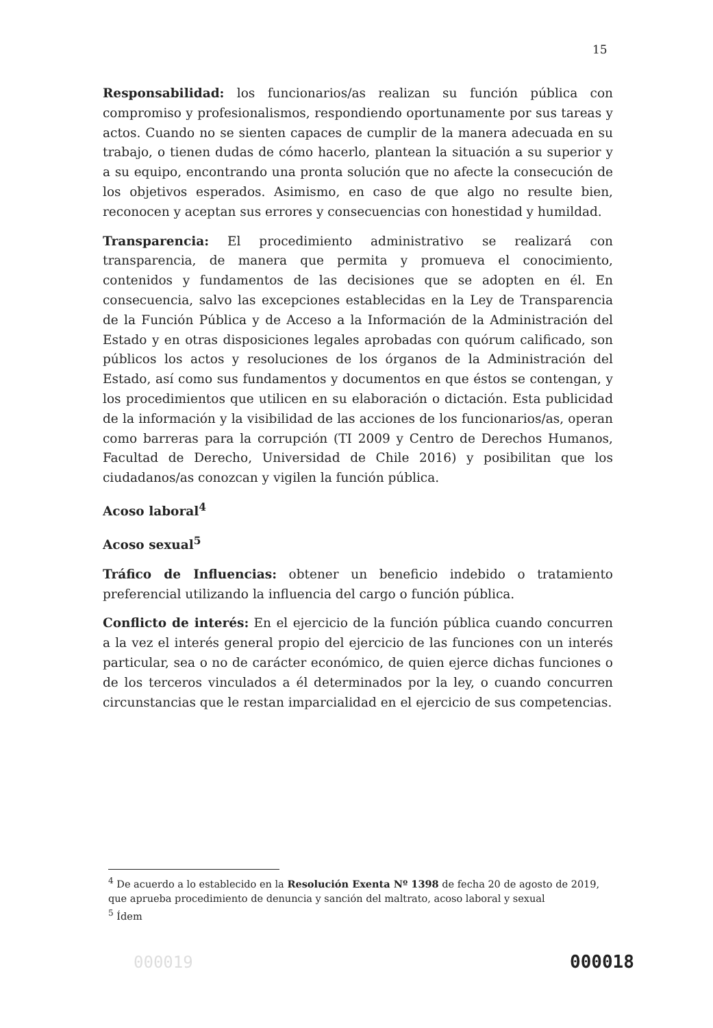15
Responsabilidad: los funcionarios/as realizan su función pública con compromiso y profesionalismos, respondiendo oportunamente por sus tareas y actos. Cuando no se sienten capaces de cumplir de la manera adecuada en su trabajo, o tienen dudas de cómo hacerlo, plantean la situación a su superior y a su equipo, encontrando una pronta solución que no afecte la consecución de los objetivos esperados. Asimismo, en caso de que algo no resulte bien, reconocen y aceptan sus errores y consecuencias con honestidad y humildad.
Transparencia: El procedimiento administrativo se realizará con transparencia, de manera que permita y promueva el conocimiento, contenidos y fundamentos de las decisiones que se adopten en él. En consecuencia, salvo las excepciones establecidas en la Ley de Transparencia de la Función Pública y de Acceso a la Información de la Administración del Estado y en otras disposiciones legales aprobadas con quórum calificado, son públicos los actos y resoluciones de los órganos de la Administración del Estado, así como sus fundamentos y documentos en que éstos se contengan, y los procedimientos que utilicen en su elaboración o dictación. Esta publicidad de la información y la visibilidad de las acciones de los funcionarios/as, operan como barreras para la corrupción (TI 2009 y Centro de Derechos Humanos, Facultad de Derecho, Universidad de Chile 2016) y posibilitan que los ciudadanos/as conozcan y vigilen la función pública.
Acoso laboral<sup>4</sup>
Acoso sexual<sup>5</sup>
Tráfico de Influencias: obtener un beneficio indebido o tratamiento preferencial utilizando la influencia del cargo o función pública.
Conflicto de interés: En el ejercicio de la función pública cuando concurren a la vez el interés general propio del ejercicio de las funciones con un interés particular, sea o no de carácter económico, de quien ejerce dichas funciones o de los terceros vinculados a él determinados por la ley, o cuando concurren circunstancias que le restan imparcialidad en el ejercicio de sus competencias.
<sup>4</sup> De acuerdo a lo establecido en la Resolución Exenta Nº 1398 de fecha 20 de agosto de 2019, que aprueba procedimiento de denuncia y sanción del maltrato, acoso laboral y sexual
<sup>5</sup> Ídem
000019 000018